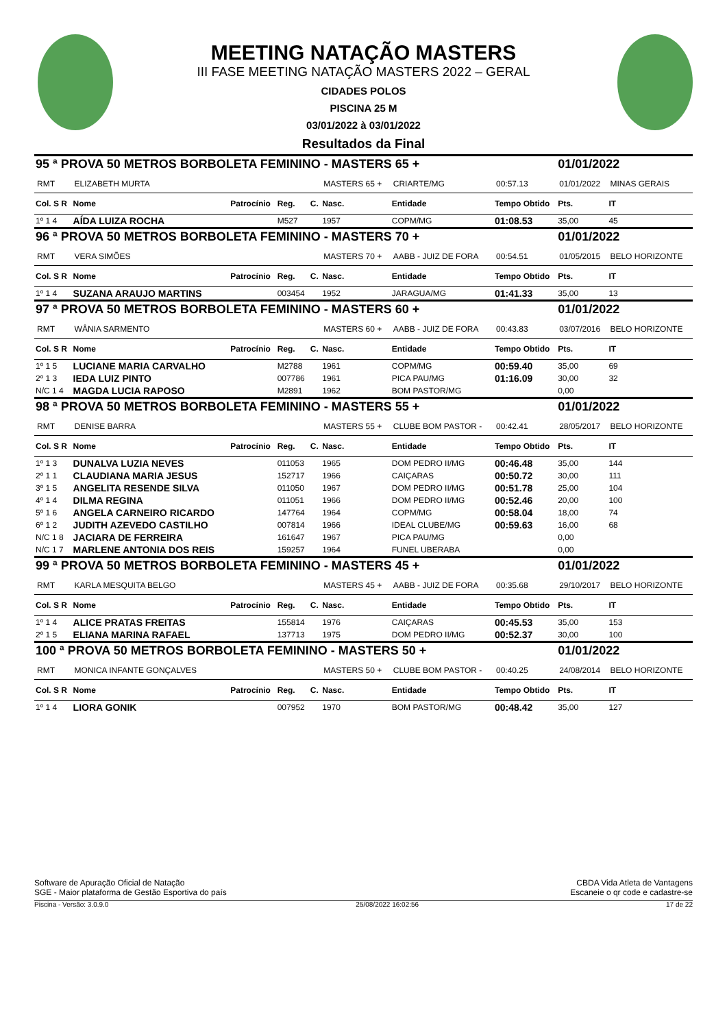MEETING NATAÇÃO MASTERS
III FASE MEETING NATAÇÃO MASTERS 2022 – GERAL
CIDADES POLOS
PISCINA 25 M
03/01/2022 à 03/01/2022
Resultados da Final
| 95 ª PROVA 50 METROS BORBOLETA FEMININO - MASTERS 65 + | | | | | | | | 01/01/2022 | | |
| RMT | ELIZABETH MURTA | | | | MASTERS 65 + | CRIARTE/MG | 00:57.13 | 01/01/2022 | MINAS GERAIS | |
| Col. S R | Nome | Patrocínio | Reg. | C. | Nasc. | Entidade | Tempo Obtido | Pts. | IT | |
| 1º 1 4 | AÍDA LUIZA ROCHA | | M527 | | 1957 | COPM/MG | 01:08.53 | 35,00 | 45 | |
| 96 ª PROVA 50 METROS BORBOLETA FEMININO - MASTERS 70 + | | | | | | | | 01/01/2022 | | |
| RMT | VERA SIMÕES | | | | MASTERS 70 + | AABB - JUIZ DE FORA | 00:54.51 | 01/05/2015 | BELO HORIZONTE | |
| Col. S R | Nome | Patrocínio | Reg. | C. | Nasc. | Entidade | Tempo Obtido | Pts. | IT | |
| 1º 1 4 | SUZANA ARAUJO MARTINS | | 003454 | | 1952 | JARAGUA/MG | 01:41.33 | 35,00 | 13 | |
| 97 ª PROVA 50 METROS BORBOLETA FEMININO - MASTERS 60 + | | | | | | | | 01/01/2022 | | |
| RMT | WÂNIA SARMENTO | | | | MASTERS 60 + | AABB - JUIZ DE FORA | 00:43.83 | 03/07/2016 | BELO HORIZONTE | |
| Col. S R | Nome | Patrocínio | Reg. | C. | Nasc. | Entidade | Tempo Obtido | Pts. | IT | |
| 1º 1 5 | LUCIANE MARIA CARVALHO | | M2788 | | 1961 | COPM/MG | 00:59.40 | 35,00 | 69 | |
| 2º 1 3 | IEDA LUIZ PINTO | | 007786 | | 1961 | PICA PAU/MG | 01:16.09 | 30,00 | 32 | |
| N/C 1 4 | MAGDA LUCIA RAPOSO | | M2891 | | 1962 | BOM PASTOR/MG | | 0,00 | | |
| 98 ª PROVA 50 METROS BORBOLETA FEMININO - MASTERS 55 + | | | | | | | | 01/01/2022 | | |
| RMT | DENISE BARRA | | | | MASTERS 55 + | CLUBE BOM PASTOR - | 00:42.41 | 28/05/2017 | BELO HORIZONTE | |
| Col. S R | Nome | Patrocínio | Reg. | C. | Nasc. | Entidade | Tempo Obtido | Pts. | IT | |
| 1º 1 3 | DUNALVA LUZIA NEVES | | 011053 | | 1965 | DOM PEDRO II/MG | 00:46.48 | 35,00 | 144 | |
| 2º 1 1 | CLAUDIANA MARIA JESUS | | 152717 | | 1966 | CAIÇARAS | 00:50.72 | 30,00 | 111 | |
| 3º 1 5 | ANGELITA RESENDE SILVA | | 011050 | | 1967 | DOM PEDRO II/MG | 00:51.78 | 25,00 | 104 | |
| 4º 1 4 | DILMA REGINA | | 011051 | | 1966 | DOM PEDRO II/MG | 00:52.46 | 20,00 | 100 | |
| 5º 1 6 | ANGELA CARNEIRO RICARDO | | 147764 | | 1964 | COPM/MG | 00:58.04 | 18,00 | 74 | |
| 6º 1 2 | JUDITH AZEVEDO CASTILHO | | 007814 | | 1966 | IDEAL CLUBE/MG | 00:59.63 | 16,00 | 68 | |
| N/C 1 8 | JACIARA DE FERREIRA | | 161647 | | 1967 | PICA PAU/MG | | 0,00 | | |
| N/C 1 7 | MARLENE ANTONIA DOS REIS | | 159257 | | 1964 | FUNEL UBERABA | | 0,00 | | |
| 99 ª PROVA 50 METROS BORBOLETA FEMININO - MASTERS 45 + | | | | | | | | 01/01/2022 | | |
| RMT | KARLA MESQUITA BELGO | | | | MASTERS 45 + | AABB - JUIZ DE FORA | 00:35.68 | 29/10/2017 | BELO HORIZONTE | |
| Col. S R | Nome | Patrocínio | Reg. | C. | Nasc. | Entidade | Tempo Obtido | Pts. | IT | |
| 1º 1 4 | ALICE PRATAS FREITAS | | 155814 | | 1976 | CAIÇARAS | 00:45.53 | 35,00 | 153 | |
| 2º 1 5 | ELIANA MARINA RAFAEL | | 137713 | | 1975 | DOM PEDRO II/MG | 00:52.37 | 30,00 | 100 | |
| 100 ª PROVA 50 METROS BORBOLETA FEMININO - MASTERS 50 + | | | | | | | | 01/01/2022 | | |
| RMT | MONICA INFANTE GONÇALVES | | | | MASTERS 50 + | CLUBE BOM PASTOR - | 00:40.25 | 24/08/2014 | BELO HORIZONTE | |
| Col. S R | Nome | Patrocínio | Reg. | C. | Nasc. | Entidade | Tempo Obtido | Pts. | IT | |
| 1º 1 4 | LIORA GONIK | | 007952 | | 1970 | BOM PASTOR/MG | 00:48.42 | 35,00 | 127 | |
Software de Apuração Oficial de Natação
SGE - Maior plataforma de Gestão Esportiva do país
CBDA Vida Atleta de Vantagens
Escaneie o qr code e cadastre-se
Piscina - Versão: 3.0.9.0 25/08/2022 16:02:56 17 de 22